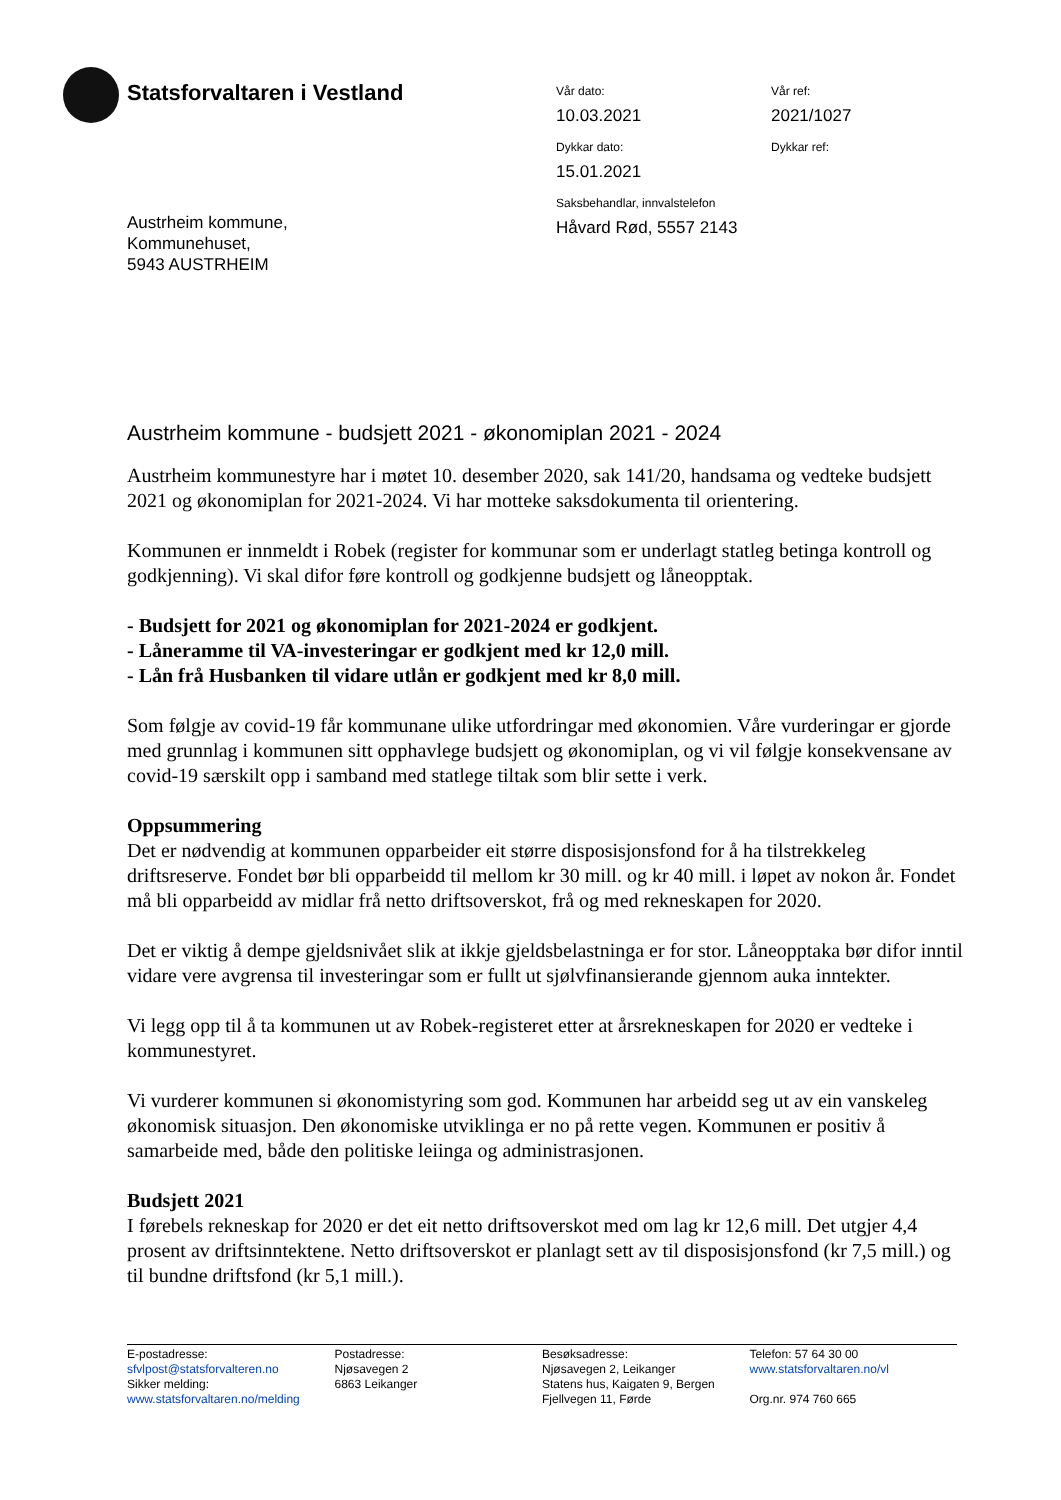Statsforvaltaren i Vestland
Vår dato:
10.03.2021
Vår ref:
2021/1027
Dykkar dato:
15.01.2021
Dykkar ref:
Saksbehandlar, innvalstelefon
Håvard Rød, 5557 2143
Austrheim kommune,
Kommunehuset,
5943 AUSTRHEIM
Austrheim kommune - budsjett 2021 - økonomiplan 2021 - 2024
Austrheim kommunestyre har i møtet 10. desember 2020, sak 141/20, handsama og vedteke budsjett 2021 og økonomiplan for 2021-2024. Vi har motteke saksdokumenta til orientering.
Kommunen er innmeldt i Robek (register for kommunar som er underlagt statleg betinga kontroll og godkjenning). Vi skal difor føre kontroll og godkjenne budsjett og låneopptak.
- Budsjett for 2021 og økonomiplan for 2021-2024 er godkjent.
- Låneramme til VA-investeringar er godkjent med kr 12,0 mill.
- Lån frå Husbanken til vidare utlån er godkjent med kr 8,0 mill.
Som følgje av covid-19 får kommunane ulike utfordringar med økonomien. Våre vurderingar er gjorde med grunnlag i kommunen sitt opphavlege budsjett og økonomiplan, og vi vil følgje konsekvensane av covid-19 særskilt opp i samband med statlege tiltak som blir sette i verk.
Oppsummering
Det er nødvendig at kommunen opparbeider eit større disposisjonsfond for å ha tilstrekkeleg driftsreserve. Fondet bør bli opparbeidd til mellom kr 30 mill. og kr 40 mill. i løpet av nokon år. Fondet må bli opparbeidd av midlar frå netto driftsoverskot, frå og med rekneskapen for 2020.
Det er viktig å dempe gjeldsnivået slik at ikkje gjeldsbelastninga er for stor. Låneopptaka bør difor inntil vidare vere avgrensa til investeringar som er fullt ut sjølvfinansierande gjennom auka inntekter.
Vi legg opp til å ta kommunen ut av Robek-registeret etter at årsrekneskapen for 2020 er vedteke i kommunestyret.
Vi vurderer kommunen si økonomistyring som god. Kommunen har arbeidd seg ut av ein vanskeleg økonomisk situasjon. Den økonomiske utviklinga er no på rette vegen. Kommunen er positiv å samarbeide med, både den politiske leiinga og administrasjonen.
Budsjett 2021
I førebels rekneskap for 2020 er det eit netto driftsoverskot med om lag kr 12,6 mill. Det utgjer 4,4 prosent av driftsinntektene. Netto driftsoverskot er planlagt sett av til disposisjonsfond (kr 7,5 mill.) og til bundne driftsfond (kr 5,1 mill.).
E-postadresse:
sfvlpost@statsforvalteren.no
Sikker melding:
www.statsforvaltaren.no/melding
Postadresse:
Njøsavegen 2
6863 Leikanger
Besøksadresse:
Njøsavegen 2, Leikanger
Statens hus, Kaigaten 9, Bergen
Fjellvegen 11, Førde
Telefon: 57 64 30 00
www.statsforvaltaren.no/vl
Org.nr. 974 760 665